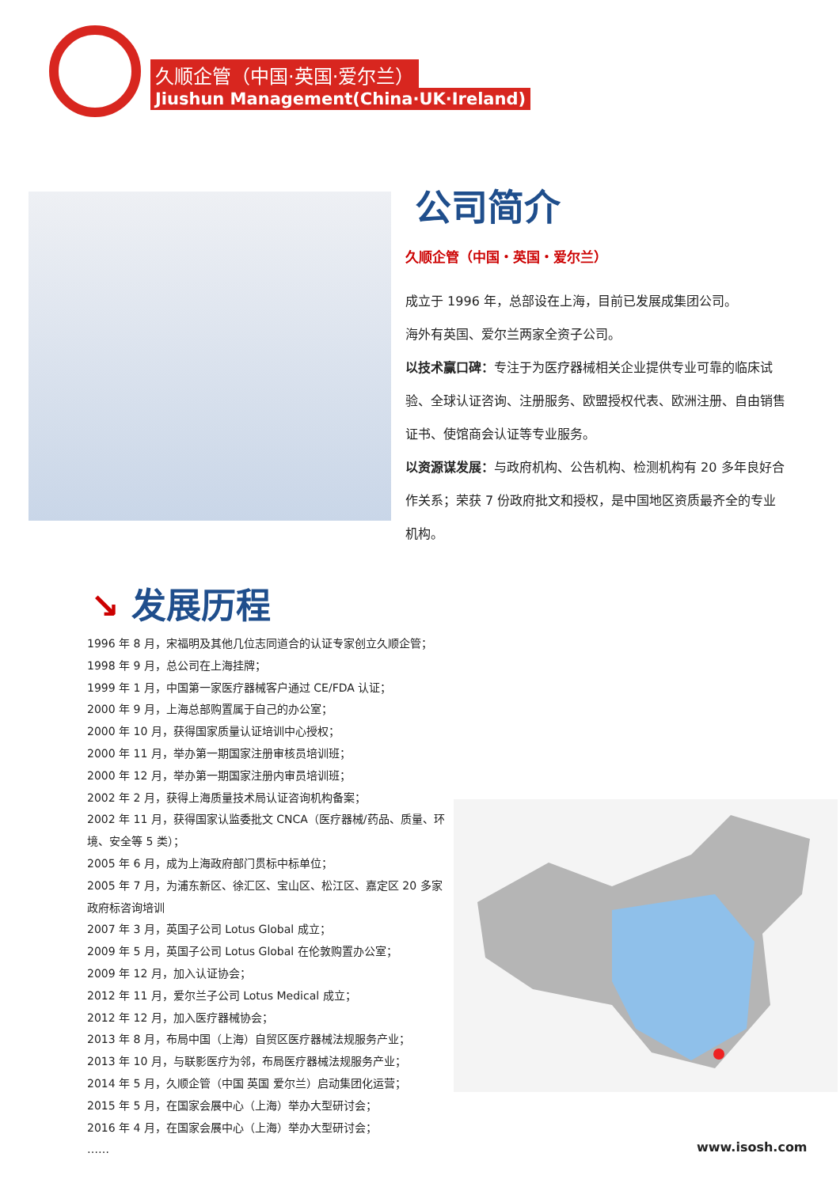久顺企管（中国·英国·爱尔兰）
Jiushun Management(China·UK·Ireland)
公司简介
久顺企管（中国・英国・爱尔兰）
成立于 1996 年，总部设在上海，目前已发展成集团公司。
海外有英国、爱尔兰两家全资子公司。
以技术赢口碑：专注于为医疗器械相关企业提供专业可靠的临床试验、全球认证咨询、注册服务、欧盟授权代表、欧洲注册、自由销售证书、使馆商会认证等专业服务。
以资源谋发展：与政府机构、公告机构、检测机构有 20 多年良好合作关系；荣获 7 份政府批文和授权，是中国地区资质最齐全的专业机构。
↘ 发展历程
1996 年 8 月，宋福明及其他几位志同道合的认证专家创立久顺企管；
1998 年 9 月，总公司在上海挂牌；
1999 年 1 月，中国第一家医疗器械客户通过 CE/FDA 认证；
2000 年 9 月，上海总部购置属于自己的办公室；
2000 年 10 月，获得国家质量认证培训中心授权；
2000 年 11 月，举办第一期国家注册审核员培训班；
2000 年 12 月，举办第一期国家注册内审员培训班；
2002 年 2 月，获得上海质量技术局认证咨询机构备案；
2002 年 11 月，获得国家认监委批文 CNCA（医疗器械/药品、质量、环境、安全等 5 类）；
2005 年 6 月，成为上海政府部门贯标中标单位；
2005 年 7 月，为浦东新区、徐汇区、宝山区、松江区、嘉定区 20 多家政府标咨询培训
2007 年 3 月，英国子公司 Lotus Global 成立；
2009 年 5 月，英国子公司 Lotus Global 在伦敦购置办公室；
2009 年 12 月，加入认证协会；
2012 年 11 月，爱尔兰子公司 Lotus Medical 成立；
2012 年 12 月，加入医疗器械协会；
2013 年 8 月，布局中国（上海）自贸区医疗器械法规服务产业；
2013 年 10 月，与联影医疗为邻，布局医疗器械法规服务产业；
2014 年 5 月，久顺企管（中国 英国 爱尔兰）启动集团化运营；
2015 年 5 月，在国家会展中心（上海）举办大型研讨会；
2016 年 4 月，在国家会展中心（上海）举办大型研讨会；
……
www.isosh.com